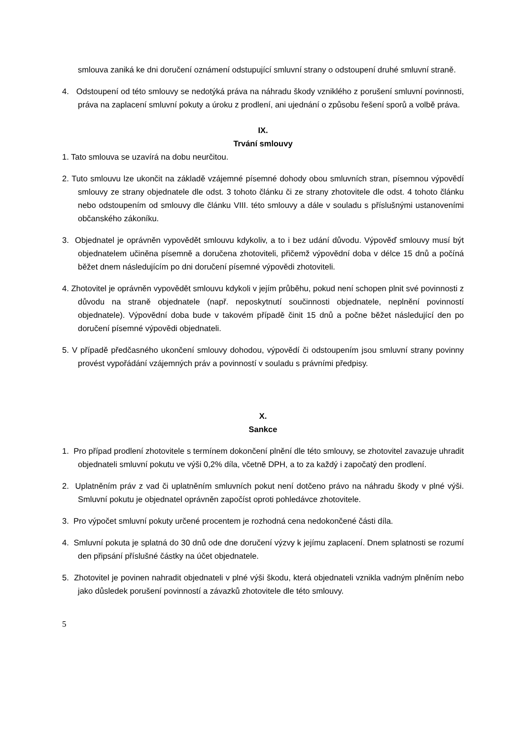smlouva zaniká ke dni doručení oznámení odstupující smluvní strany o odstoupení druhé smluvní straně.
4. Odstoupení od této smlouvy se nedotýká práva na náhradu škody vzniklého z porušení smluvní povinnosti, práva na zaplacení smluvní pokuty a úroku z prodlení, ani ujednání o způsobu řešení sporů a volbě práva.
IX.
Trvání smlouvy
1. Tato smlouva se uzavírá na dobu neurčitou.
2. Tuto smlouvu lze ukončit na základě vzájemné písemné dohody obou smluvních stran, písemnou výpovědí smlouvy ze strany objednatele dle odst. 3 tohoto článku či ze strany zhotovitele dle odst. 4 tohoto článku nebo odstoupením od smlouvy dle článku VIII. této smlouvy a dále v souladu s příslušnými ustanoveními občanského zákoníku.
3. Objednatel je oprávněn vypovědět smlouvu kdykoliv, a to i bez udání důvodu. Výpověď smlouvy musí být objednatelem učiněna písemně a doručena zhotoviteli, přičemž výpovědní doba v délce 15 dnů a počíná běžet dnem následujícím po dni doručení písemné výpovědi zhotoviteli.
4. Zhotovitel je oprávněn vypovědět smlouvu kdykoli v jejím průběhu, pokud není schopen plnit své povinnosti z důvodu na straně objednatele (např. neposkytnutí součinnosti objednatele, neplnění povinností objednatele). Výpovědní doba bude v takovém případě činit 15 dnů a počne běžet následující den po doručení písemné výpovědi objednateli.
5. V případě předčasného ukončení smlouvy dohodou, výpovědí či odstoupením jsou smluvní strany povinny provést vypořádání vzájemných práv a povinností v souladu s právními předpisy.
X.
Sankce
1. Pro případ prodlení zhotovitele s termínem dokončení plnění dle této smlouvy, se zhotovitel zavazuje uhradit objednateli smluvní pokutu ve výši 0,2% díla, včetně DPH, a to za každý i započatý den prodlení.
2. Uplatněním práv z vad či uplatněním smluvních pokut není dotčeno právo na náhradu škody v plné výši. Smluvní pokutu je objednatel oprávněn započíst oproti pohledávce zhotovitele.
3. Pro výpočet smluvní pokuty určené procentem je rozhodná cena nedokončené části díla.
4. Smluvní pokuta je splatná do 30 dnů ode dne doručení výzvy k jejímu zaplacení. Dnem splatnosti se rozumí den připsání příslušné částky na účet objednatele.
5. Zhotovitel je povinen nahradit objednateli v plné výši škodu, která objednateli vznikla vadným plněním nebo jako důsledek porušení povinností a závazků zhotovitele dle této smlouvy.
5